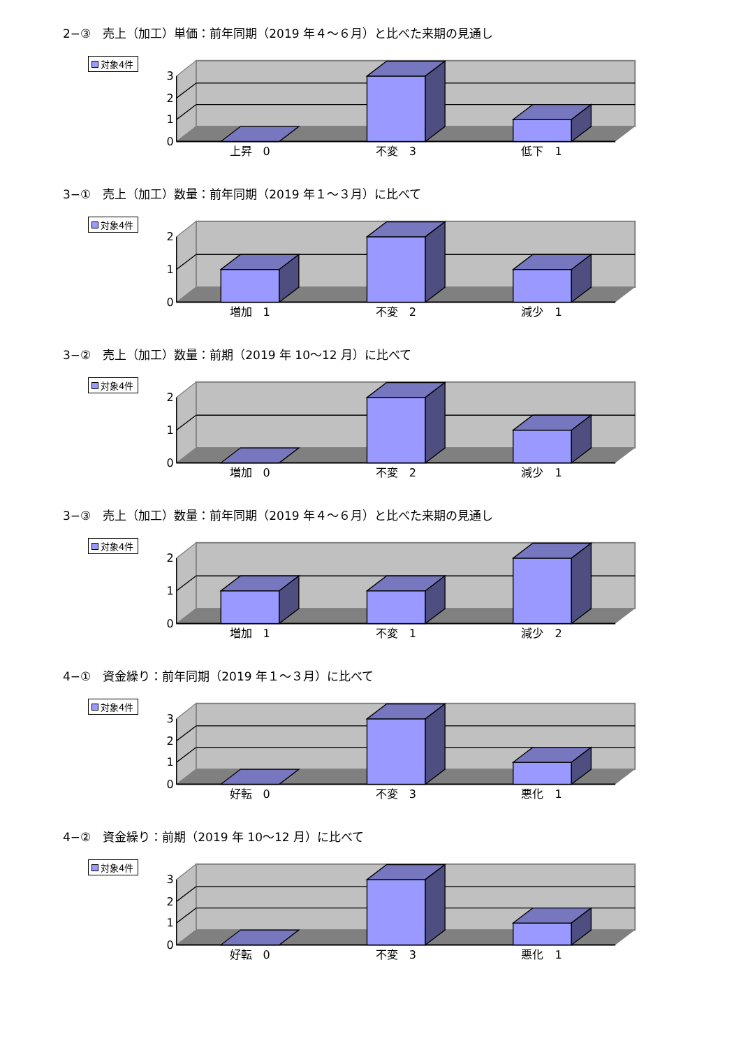2−③　売上（加工）単価：前年同期（2019 年４～６月）と比べた来期の見通し
対象4件
0
1
2
3
上昇　0
不変　3
低下　1
3−①　売上（加工）数量：前年同期（2019 年１～３月）に比べて
対象4件
0
1
2
増加　1
不変　2
減少　1
3−②　売上（加工）数量：前期（2019 年 10～12 月）に比べて
対象4件
0
1
2
増加　0
不変　2
減少　1
3−③　売上（加工）数量：前年同期（2019 年４～６月）と比べた来期の見通し
対象4件
0
1
2
増加　1
不変　1
減少　2
4−①　資金繰り：前年同期（2019 年１～３月）に比べて
対象4件
0
1
2
3
好転　0
不変　3
悪化　1
4−②　資金繰り：前期（2019 年 10～12 月）に比べて
対象4件
0
1
2
3
好転　0
不変　3
悪化　1